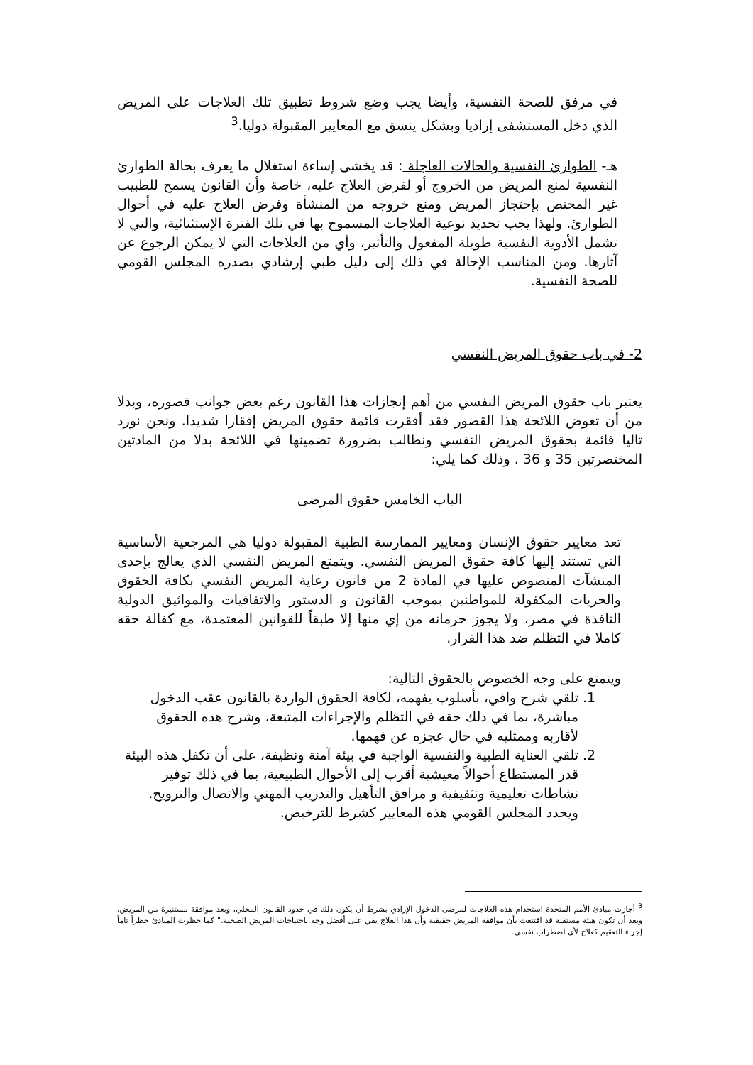في مرفق للصحة النفسية، وأيضا يجب وضع شروط تطبيق تلك العلاجات على المريض الذي دخل المستشفى إراديا وبشكل يتسق مع المعايير المقبولة دوليا.<sup>3</sup>
هـ- الطوارئ النفسية والحالات العاجلة : قد يخشى إساءة استغلال ما يعرف بحالة الطوارئ النفسية لمنع المريض من الخروج أو لفرض العلاج عليه، خاصة وأن القانون يسمح للطبيب غير المختص بإحتجاز المريض ومنع خروجه من المنشأة وفرض العلاج عليه في أحوال الطوارئ. ولهذا يجب تحديد نوعية العلاجات المسموح بها في تلك الفترة الإستثنائية، والتي لا تشمل الأدوية النفسية طويلة المفعول والتأثير، وأي من العلاجات التي لا يمكن الرجوع عن آثارها. ومن المناسب الإحالة في ذلك إلى دليل طبي إرشادي يصدره المجلس القومي للصحة النفسية.
2- في باب حقوق المريض النفسي
يعتبر باب حقوق المريض النفسي من أهم إنجازات هذا القانون رغم بعض جوانب قصوره، وبدلا من أن تعوض اللائحة هذا القصور فقد أفقرت قائمة حقوق المريض إفقارا شديدا. ونحن نورد تاليا قائمة بحقوق المريض النفسي ونطالب بضرورة تضمينها في اللائحة بدلا من المادتين المختصرتين 35 و 36 . وذلك كما يلي:
الباب الخامس حقوق المرضى
تعد معايير حقوق الإنسان ومعايير الممارسة الطبية المقبولة دوليا هي المرجعية الأساسية التي تستند إليها كافة حقوق المريض النفسي. ويتمتع المريض النفسي الذي يعالج بإحدى المنشآت المنصوص عليها في المادة 2 من قانون رعاية المريض النفسي بكافة الحقوق والحريات المكفولة للمواطنين بموجب القانون و الدستور والاتفاقيات والمواثيق الدولية النافذة في مصر، ولا يجوز حرمانه من إي منها إلا طبقاً للقوانين المعتمدة، مع كفالة حقه كاملا في التظلم ضد هذا القرار.
ويتمتع على وجه الخصوص بالحقوق التالية:
1. تلقي شرح وافي، بأسلوب يفهمه، لكافة الحقوق الواردة بالقانون عقب الدخول مباشرة، بما في ذلك حقه في التظلم والإجراءات المتبعة، وشرح هذه الحقوق لأقاربه وممثليه في حال عجزه عن فهمها.
2. تلقي العناية الطبية والنفسية الواجبة في بيئة آمنة ونظيفة، على أن تكفل هذه البيئة قدر المستطاع أحوالاً معيشية أقرب إلى الأحوال الطبيعية، بما في ذلك توفير نشاطات تعليمية وتثقيفية و مرافق التأهيل والتدريب المهني والاتصال والترويح. ويحدد المجلس القومي هذه المعايير كشرط للترخيص.
<sup>3</sup> أجازت مبادئ الأمم المتحدة استخدام هذه العلاجات لمرضى الدخول الإرادي بشرط أن يكون ذلك في حدود القانون المحلي، وبعد موافقة مستنيرة من المريض، وبعد أن تكون هيئة مستقلة قد اقتنعت بأن موافقة المريض حقيقية وأن هذا العلاج يفي على أفضل وجه باحتياجات المريض الصحية." كما حظرت المبادئ حظراً تاماً إجراء التعقيم كعلاج لأي اضطراب نفسي.